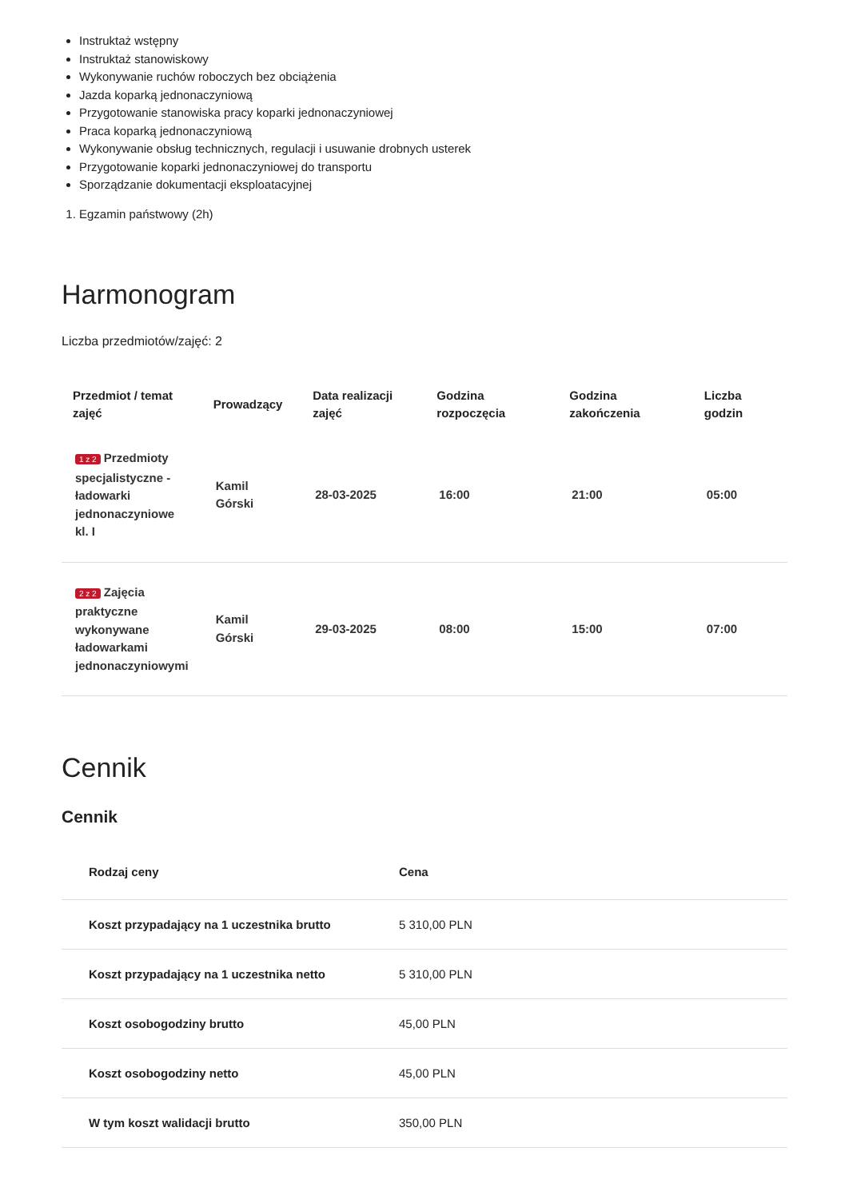Instruktaż wstępny
Instruktaż stanowiskowy
Wykonywanie ruchów roboczych bez obciążenia
Jazda koparką jednonaczyniową
Przygotowanie stanowiska pracy koparki jednonaczyniowej
Praca koparką jednonaczyniową
Wykonywanie obsług technicznych, regulacji i usuwanie drobnych usterek
Przygotowanie koparki jednonaczyniowej do transportu
Sporządzanie dokumentacji eksploatacyjnej
1. Egzamin państwowy (2h)
Harmonogram
Liczba przedmiotów/zajęć: 2
| Przedmiot / temat zajęć | Prowadzący | Data realizacji zajęć | Godzina rozpoczęcia | Godzina zakończenia | Liczba godzin |
| --- | --- | --- | --- | --- | --- |
| 1 z 2 Przedmioty specjalistyczne - ładowarki jednonaczyniowe kl. I | Kamil Górski | 28-03-2025 | 16:00 | 21:00 | 05:00 |
| 2 z 2 Zajęcia praktyczne wykonywane ładowarkami jednonaczyniowymi | Kamil Górski | 29-03-2025 | 08:00 | 15:00 | 07:00 |
Cennik
Cennik
| Rodzaj ceny | Cena |
| --- | --- |
| Koszt przypadający na 1 uczestnika brutto | 5 310,00 PLN |
| Koszt przypadający na 1 uczestnika netto | 5 310,00 PLN |
| Koszt osobogodziny brutto | 45,00 PLN |
| Koszt osobogodziny netto | 45,00 PLN |
| W tym koszt walidacji brutto | 350,00 PLN |